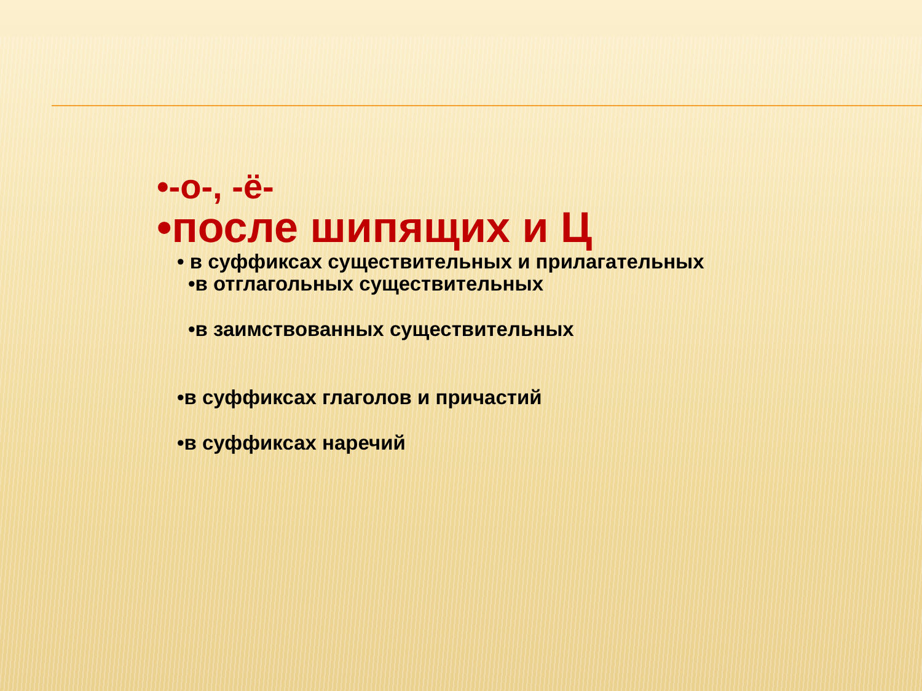•-о-, -ё-
•после шипящих и Ц
• в суффиксах существительных и прилагательных
•в отглагольных существительных
•в заимствованных существительных
•в суффиксах глаголов и причастий
•в суффиксах наречий